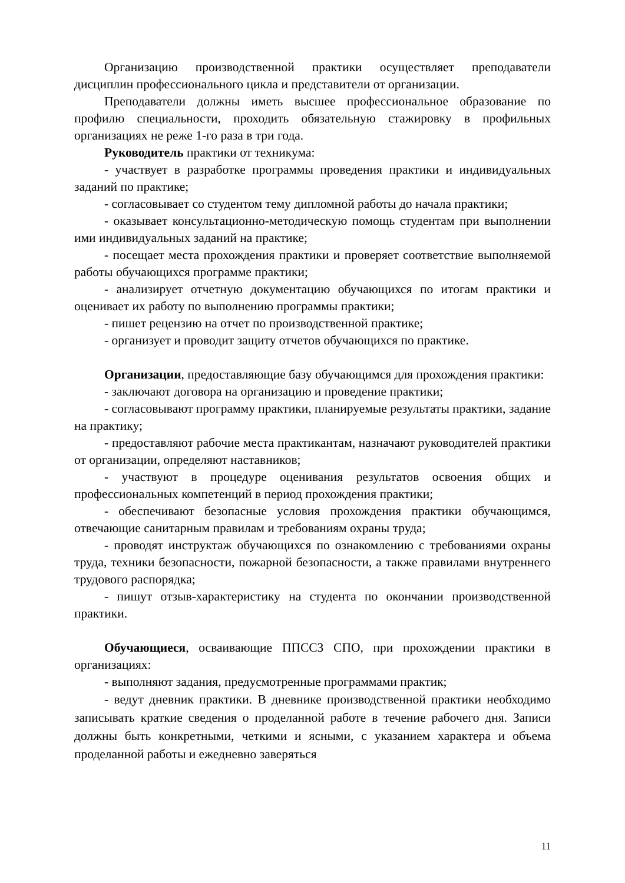Организацию производственной практики осуществляет преподаватели дисциплин профессионального цикла и представители от организации.
Преподаватели должны иметь высшее профессиональное образование по профилю специальности, проходить обязательную стажировку в профильных организациях не реже 1-го раза в три года.
Руководитель практики от техникума:
- участвует в разработке программы проведения практики и индивидуальных заданий по практике;
- согласовывает со студентом тему дипломной работы до начала практики;
- оказывает консультационно-методическую помощь студентам при выполнении ими индивидуальных заданий на практике;
- посещает места прохождения практики и проверяет соответствие выполняемой работы обучающихся программе практики;
- анализирует отчетную документацию обучающихся по итогам практики и оценивает их работу по выполнению программы практики;
- пишет рецензию на отчет по производственной практике;
- организует и проводит защиту отчетов обучающихся по практике.
Организации, предоставляющие базу обучающимся для прохождения практики:
- заключают договора на организацию и проведение практики;
- согласовывают программу практики, планируемые результаты практики, задание на практику;
- предоставляют рабочие места практикантам, назначают руководителей практики от организации, определяют наставников;
- участвуют в процедуре оценивания результатов освоения общих и профессиональных компетенций в период прохождения практики;
- обеспечивают безопасные условия прохождения практики обучающимся, отвечающие санитарным правилам и требованиям охраны труда;
- проводят инструктаж обучающихся по ознакомлению с требованиями охраны труда, техники безопасности, пожарной безопасности, а также правилами внутреннего трудового распорядка;
- пишут отзыв-характеристику на студента по окончании производственной практики.
Обучающиеся, осваивающие ППССЗ СПО, при прохождении практики в организациях:
- выполняют задания, предусмотренные программами практик;
- ведут дневник практики. В дневнике производственной практики необходимо записывать краткие сведения о проделанной работе в течение рабочего дня. Записи должны быть конкретными, четкими и ясными, с указанием характера и объема проделанной работы и ежедневно заверяться
11